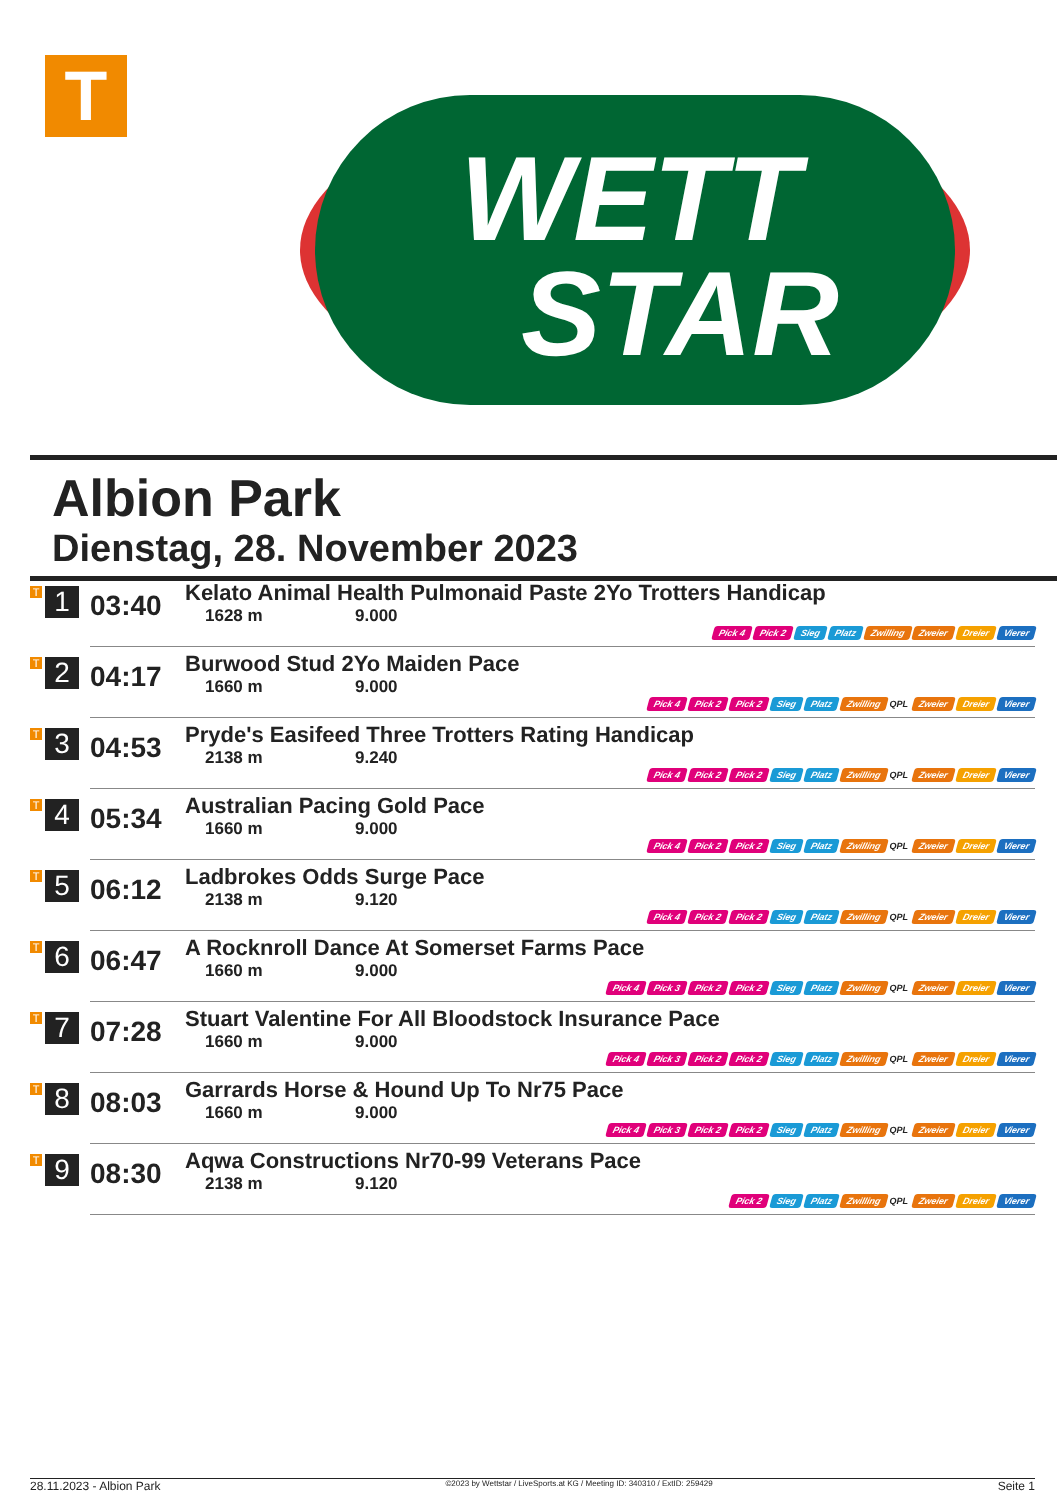T
WETT
STAR
Albion Park
Dienstag, 28. November 2023
| T 1 | 03:40 | Kelato Animal Health Pulmonaid Paste 2Yo Trotters Handicap 1628 m 9.000 Pick 4 Pick 2 Sieg Platz Zwilling Zweier Dreier Vierer |
| T 2 | 04:17 | Burwood Stud 2Yo Maiden Pace 1660 m 9.000 Pick 4 Pick 2 Pick 2 Sieg Platz Zwilling QPL Zweier Dreier Vierer |
| T 3 | 04:53 | Pryde's Easifeed Three Trotters Rating Handicap 2138 m 9.240 Pick 4 Pick 2 Pick 2 Sieg Platz Zwilling QPL Zweier Dreier Vierer |
| T 4 | 05:34 | Australian Pacing Gold Pace 1660 m 9.000 Pick 4 Pick 2 Pick 2 Sieg Platz Zwilling QPL Zweier Dreier Vierer |
| T 5 | 06:12 | Ladbrokes Odds Surge Pace 2138 m 9.120 Pick 4 Pick 2 Pick 2 Sieg Platz Zwilling QPL Zweier Dreier Vierer |
| T 6 | 06:47 | A Rocknroll Dance At Somerset Farms Pace 1660 m 9.000 Pick 4 Pick 3 Pick 2 Pick 2 Sieg Platz Zwilling QPL Zweier Dreier Vierer |
| T 7 | 07:28 | Stuart Valentine For All Bloodstock Insurance Pace 1660 m 9.000 Pick 4 Pick 3 Pick 2 Pick 2 Sieg Platz Zwilling QPL Zweier Dreier Vierer |
| T 8 | 08:03 | Garrards Horse & Hound Up To Nr75 Pace 1660 m 9.000 Pick 4 Pick 3 Pick 2 Pick 2 Sieg Platz Zwilling QPL Zweier Dreier Vierer |
| T 9 | 08:30 | Aqwa Constructions Nr70-99 Veterans Pace 2138 m 9.120 Pick 2 Sieg Platz Zwilling QPL Zweier Dreier Vierer |
28.11.2023 - Albion Park ©2023 by Wettstar / LiveSports.at KG / Meeting ID: 340310 / ExtID: 259429 Seite 1